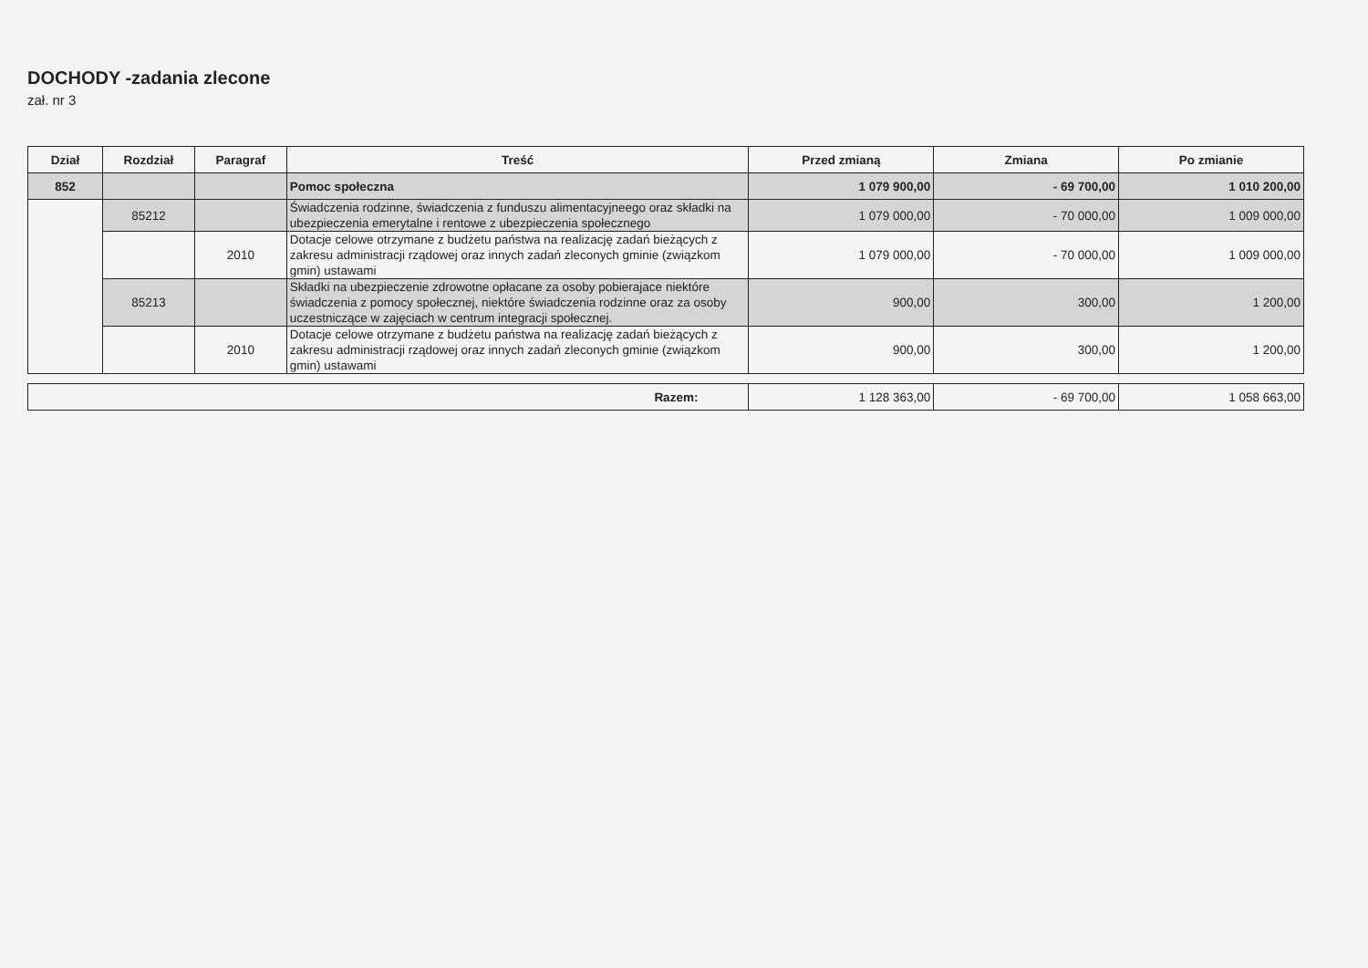DOCHODY -zadania zlecone
zał. nr 3
| Dział | Rozdział | Paragraf | Treść | Przed zmianą | Zmiana | Po zmianie |
| --- | --- | --- | --- | --- | --- | --- |
| 852 | | | Pomoc społeczna | 1 079 900,00 | - 69 700,00 | 1 010 200,00 |
| | 85212 | | Świadczenia rodzinne, świadczenia z funduszu alimentacyjneego oraz składki na ubezpieczenia emerytalne i rentowe z ubezpieczenia społecznego | 1 079 000,00 | - 70 000,00 | 1 009 000,00 |
| | | 2010 | Dotacje celowe otrzymane z budżetu państwa na realizację zadań bieżących z zakresu administracji rządowej oraz innych zadań zleconych gminie (związkom gmin) ustawami | 1 079 000,00 | - 70 000,00 | 1 009 000,00 |
| | 85213 | | Składki na ubezpieczenie zdrowotne opłacane za osoby pobierajace niektóre świadczenia z pomocy społecznej, niektóre świadczenia rodzinne oraz za osoby uczestniczące w zajęciach w centrum integracji społecznej. | 900,00 | 300,00 | 1 200,00 |
| | | 2010 | Dotacje celowe otrzymane z budżetu państwa na realizację zadań bieżących z zakresu administracji rządowej oraz innych zadań zleconych gminie (związkom gmin) ustawami | 900,00 | 300,00 | 1 200,00 |
| Razem: | 1 128 363,00 | - 69 700,00 | 1 058 663,00 |